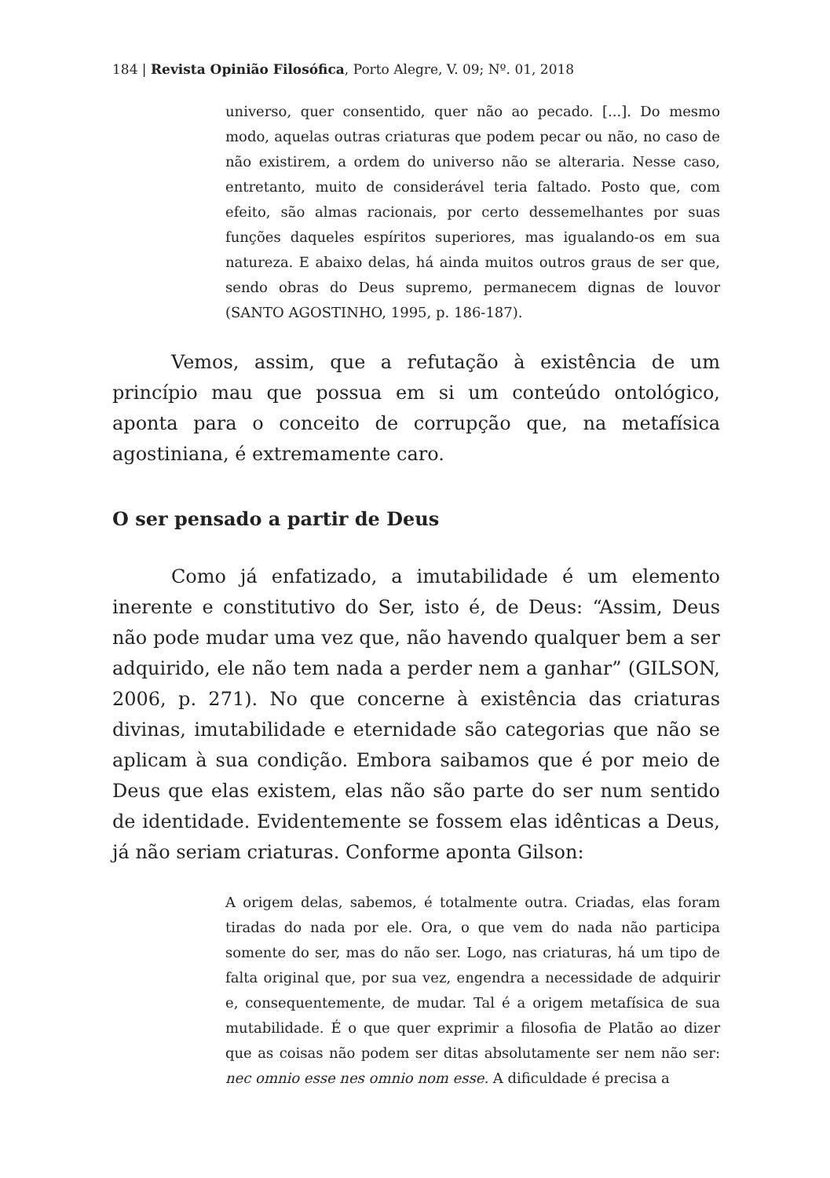184 | Revista Opinião Filosófica, Porto Alegre, V. 09; Nº. 01, 2018
universo, quer consentido, quer não ao pecado. [...]. Do mesmo modo, aquelas outras criaturas que podem pecar ou não, no caso de não existirem, a ordem do universo não se alteraria. Nesse caso, entretanto, muito de considerável teria faltado. Posto que, com efeito, são almas racionais, por certo dessemelhantes por suas funções daqueles espíritos superiores, mas igualando-os em sua natureza. E abaixo delas, há ainda muitos outros graus de ser que, sendo obras do Deus supremo, permanecem dignas de louvor (SANTO AGOSTINHO, 1995, p. 186-187).
Vemos, assim, que a refutação à existência de um princípio mau que possua em si um conteúdo ontológico, aponta para o conceito de corrupção que, na metafísica agostiniana, é extremamente caro.
O ser pensado a partir de Deus
Como já enfatizado, a imutabilidade é um elemento inerente e constitutivo do Ser, isto é, de Deus: “Assim, Deus não pode mudar uma vez que, não havendo qualquer bem a ser adquirido, ele não tem nada a perder nem a ganhar” (GILSON, 2006, p. 271). No que concerne à existência das criaturas divinas, imutabilidade e eternidade são categorias que não se aplicam à sua condição. Embora saibamos que é por meio de Deus que elas existem, elas não são parte do ser num sentido de identidade. Evidentemente se fossem elas idênticas a Deus, já não seriam criaturas. Conforme aponta Gilson:
A origem delas, sabemos, é totalmente outra. Criadas, elas foram tiradas do nada por ele. Ora, o que vem do nada não participa somente do ser, mas do não ser. Logo, nas criaturas, há um tipo de falta original que, por sua vez, engendra a necessidade de adquirir e, consequentemente, de mudar. Tal é a origem metafísica de sua mutabilidade. É o que quer exprimir a filosofia de Platão ao dizer que as coisas não podem ser ditas absolutamente ser nem não ser: nec omnio esse nes omnio nom esse. A dificuldade é precisa a